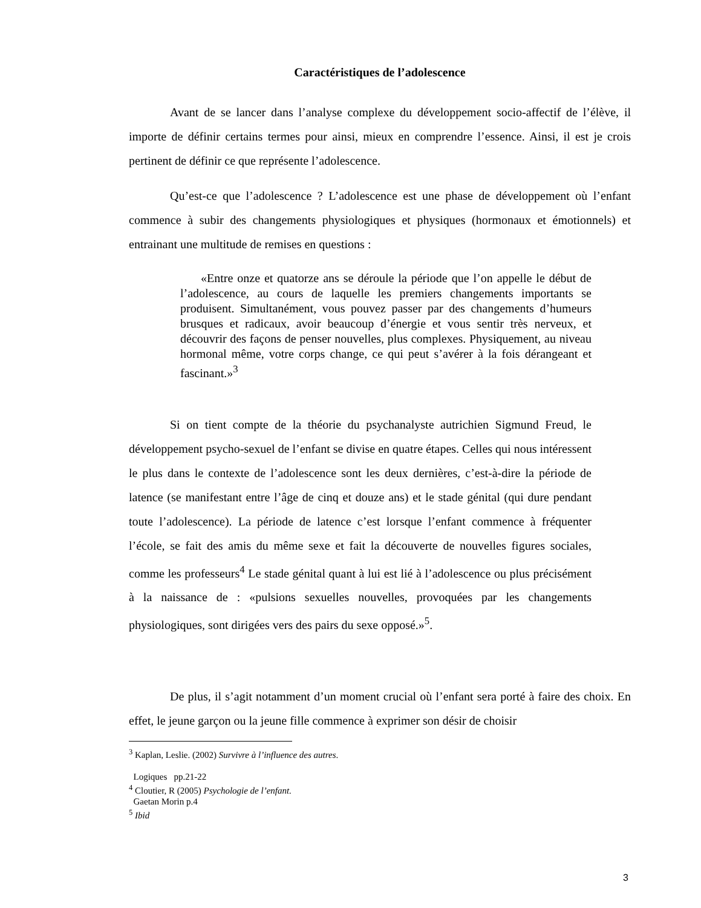Caractéristiques de l’adolescence
Avant de se lancer dans l’analyse complexe du développement socio-affectif de l’élève, il importe de définir certains termes pour ainsi, mieux en comprendre l’essence. Ainsi, il est je crois pertinent de définir ce que représente l’adolescence.
Qu’est-ce que l’adolescence ? L’adolescence est une phase de développement où l’enfant commence à subir des changements physiologiques et physiques (hormonaux et émotionnels) et entrainant une multitude de remises en questions :
«Entre onze et quatorze ans se déroule la période que l’on appelle le début de l’adolescence, au cours de laquelle les premiers changements importants se produisent. Simultanément, vous pouvez passer par des changements d’humeurs brusques et radicaux, avoir beaucoup d’énergie et vous sentir très nerveux, et découvrir des façons de penser nouvelles, plus complexes. Physiquement, au niveau hormonal même, votre corps change, ce qui peut s’avérer à la fois dérangeant et fascinant.»<sup>3</sup>
Si on tient compte de la théorie du psychanalyste autrichien Sigmund Freud, le développement psycho-sexuel de l’enfant se divise en quatre étapes. Celles qui nous intéressent le plus dans le contexte de l’adolescence sont les deux dernières, c’est-à-dire la période de latence (se manifestant entre l’âge de cinq et douze ans) et le stade génital (qui dure pendant toute l’adolescence). La période de latence c’est lorsque l’enfant commence à fréquenter l’école, se fait des amis du même sexe et fait la découverte de nouvelles figures sociales, comme les professeurs<sup>4</sup> Le stade génital quant à lui est lié à l’adolescence ou plus précisément à la naissance de : «pulsions sexuelles nouvelles, provoquées par les changements physiologiques, sont dirigées vers des pairs du sexe opposé.»<sup>5</sup>.
De plus, il s’agit notamment d’un moment crucial où l’enfant sera porté à faire des choix. En effet, le jeune garçon ou la jeune fille commence à exprimer son désir de choisir
<sup>3</sup> Kaplan, Leslie. (2002) Survivre à l’influence des autres.
Logiques pp.21-22
<sup>4</sup> Cloutier, R (2005) Psychologie de l’enfant.
Gaetan Morin p.4
<sup>5</sup> Ibid
3